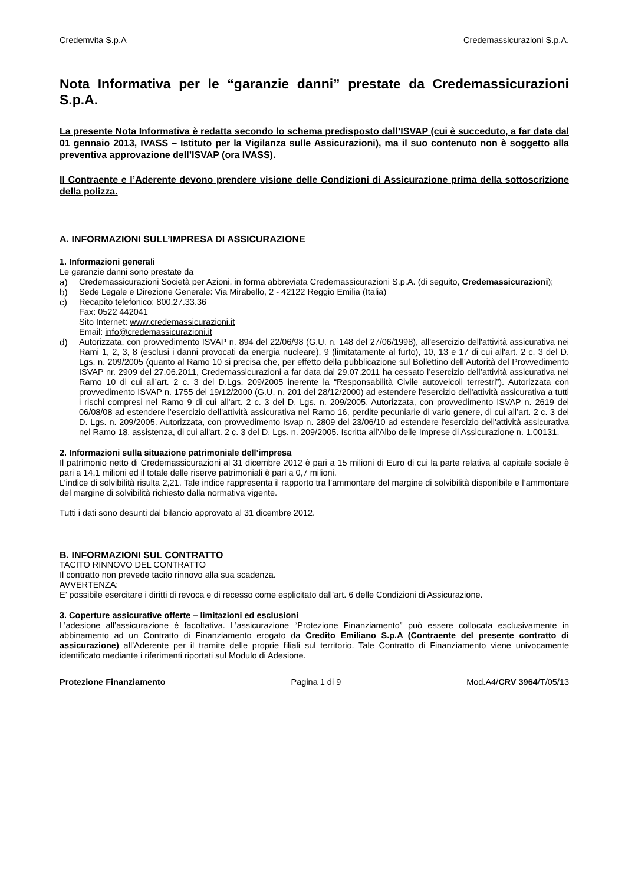Credemvita S.p.A Credemassicurazioni S.p.A.
Nota Informativa per le “garanzie danni” prestate da Credemassicurazioni S.p.A.
La presente Nota Informativa è redatta secondo lo schema predisposto dall’ISVAP (cui è succeduto, a far data dal 01 gennaio 2013, IVASS – Istituto per la Vigilanza sulle Assicurazioni), ma il suo contenuto non è soggetto alla preventiva approvazione dell’ISVAP (ora IVASS).
Il Contraente e l’Aderente devono prendere visione delle Condizioni di Assicurazione prima della sottoscrizione della polizza.
A. INFORMAZIONI SULL’IMPRESA DI ASSICURAZIONE
1. Informazioni generali
Le garanzie danni sono prestate da
a) Credemassicurazioni Società per Azioni, in forma abbreviata Credemassicurazioni S.p.A. (di seguito, Credemassicurazioni);
b) Sede Legale e Direzione Generale: Via Mirabello, 2 - 42122 Reggio Emilia (Italia)
c) Recapito telefonico: 800.27.33.36
Fax: 0522 442041
Sito Internet: www.credemassicurazioni.it
Email: info@credemassicurazioni.it
d) Autorizzata, con provvedimento ISVAP n. 894 del 22/06/98 (G.U. n. 148 del 27/06/1998), all'esercizio dell'attività assicurativa nei Rami 1, 2, 3, 8 (esclusi i danni provocati da energia nucleare), 9 (limitatamente al furto), 10, 13 e 17 di cui all'art. 2 c. 3 del D. Lgs. n. 209/2005 (quanto al Ramo 10 si precisa che, per effetto della pubblicazione sul Bollettino dell’Autorità del Provvedimento ISVAP nr. 2909 del 27.06.2011, Credemassicurazioni a far data dal 29.07.2011 ha cessato l’esercizio dell’attività assicurativa nel Ramo 10 di cui all’art. 2 c. 3 del D.Lgs. 209/2005 inerente la “Responsabilità Civile autoveicoli terrestri”). Autorizzata con provvedimento ISVAP n. 1755 del 19/12/2000 (G.U. n. 201 del 28/12/2000) ad estendere l'esercizio dell'attività assicurativa a tutti i rischi compresi nel Ramo 9 di cui all'art. 2 c. 3 del D. Lgs. n. 209/2005. Autorizzata, con provvedimento ISVAP n. 2619 del 06/08/08 ad estendere l’esercizio dell'attività assicurativa nel Ramo 16, perdite pecuniarie di vario genere, di cui all’art. 2 c. 3 del D. Lgs. n. 209/2005. Autorizzata, con provvedimento Isvap n. 2809 del 23/06/10 ad estendere l'esercizio dell'attività assicurativa nel Ramo 18, assistenza, di cui all'art. 2 c. 3 del D. Lgs. n. 209/2005. Iscritta all’Albo delle Imprese di Assicurazione n. 1.00131.
2. Informazioni sulla situazione patrimoniale dell’impresa
Il patrimonio netto di Credemassicurazioni al 31 dicembre 2012 è pari a 15 milioni di Euro di cui la parte relativa al capitale sociale è pari a 14,1 milioni ed il totale delle riserve patrimoniali è pari a 0,7 milioni.
L’indice di solvibilità risulta 2,21. Tale indice rappresenta il rapporto tra l’ammontare del margine di solvibilità disponibile e l’ammontare del margine di solvibilità richiesto dalla normativa vigente.
Tutti i dati sono desunti dal bilancio approvato al 31 dicembre 2012.
B. INFORMAZIONI SUL CONTRATTO
TACITO RINNOVO DEL CONTRATTO
Il contratto non prevede tacito rinnovo alla sua scadenza.
AVVERTENZA:
E’ possibile esercitare i diritti di revoca e di recesso come esplicitato dall’art. 6 delle Condizioni di Assicurazione.
3. Coperture assicurative offerte – limitazioni ed esclusioni
L’adesione all’assicurazione è facoltativa. L’assicurazione “Protezione Finanziamento” può essere collocata esclusivamente in abbinamento ad un Contratto di Finanziamento erogato da Credito Emiliano S.p.A (Contraente del presente contratto di assicurazione) all’Aderente per il tramite delle proprie filiali sul territorio. Tale Contratto di Finanziamento viene univocamente identificato mediante i riferimenti riportati sul Modulo di Adesione.
Protezione Finanziamento Pagina 1 di 9 Mod.A4/CRV 3964/T/05/13